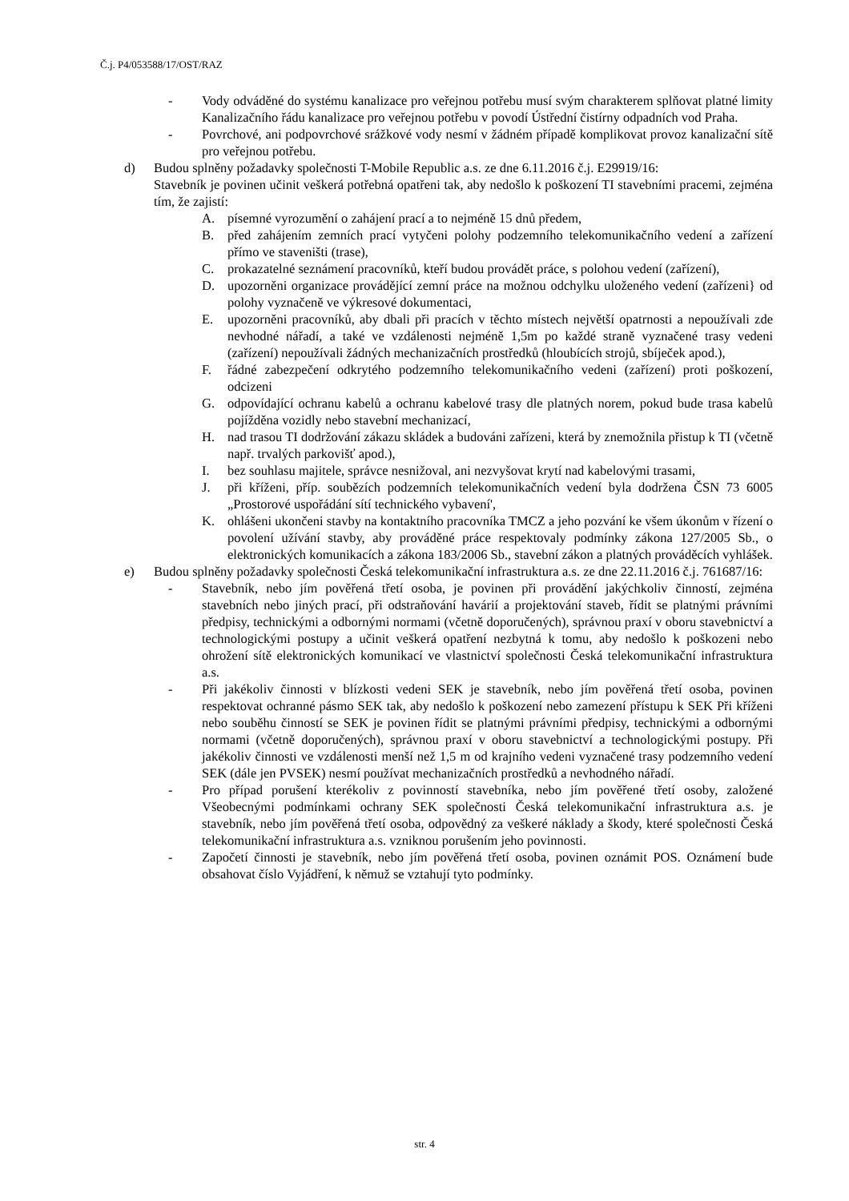Č.j. P4/053588/17/OST/RAZ
- Vody odváděné do systému kanalizace pro veřejnou potřebu musí svým charakterem splňovat platné limity Kanalizačního řádu kanalizace pro veřejnou potřebu v povodí Ústřední čistírny odpadních vod Praha.
- Povrchové, ani podpovrchové srážkové vody nesmí v žádném případě komplikovat provoz kanalizační sítě pro veřejnou potřebu.
d) Budou splněny požadavky společnosti T-Mobile Republic a.s. ze dne 6.11.2016 č.j. E29919/16:
Stavebník je povinen učinit veškerá potřebná opatřeni tak, aby nedošlo k poškození TI stavebními pracemi, zejména tím, že zajistí:
A. písemné vyrozumění o zahájení prací a to nejméně 15 dnů předem,
B. před zahájením zemních prací vytyčeni polohy podzemního telekomunikačního vedení a zařízení přímo ve staveništi (trase),
C. prokazatelné seznámení pracovníků, kteří budou provádět práce, s polohou vedení (zařízení),
D. upozorněni organizace provádějící zemní práce na možnou odchylku uloženého vedení (zařízeni} od polohy vyznačeně ve výkresové dokumentaci,
E. upozorněni pracovníků, aby dbali při pracích v těchto místech největší opatrnosti a nepoužívali zde nevhodné nářadí, a také ve vzdálenosti nejméně 1,5m po každé straně vyznačené trasy vedeni (zařízení) nepoužívali žádných mechanizačních prostředků (hloubících strojů, sbíječek apod.),
F. řádné zabezpečení odkrytého podzemního telekomunikačního vedeni (zařízení) proti poškození, odcizeni
G. odpovídající ochranu kabelů a ochranu kabelové trasy dle platných norem, pokud bude trasa kabelů pojížděna vozidly nebo stavební mechanizací,
H. nad trasou TI dodržování zákazu skládek a budováni zařízeni, která by znemožnila přistup k TI (včetně např. trvalých parkovišť apod.),
I. bez souhlasu majitele, správce nesnižoval, ani nezvyšovat krytí nad kabelovými trasami,
J. při kříženi, příp. soubězích podzemních telekomunikačních vedení byla dodržena ČSN 73 6005 „Prostorové uspořádání sítí technického vybavení',
K. ohlášeni ukončeni stavby na kontaktního pracovníka TMCZ a jeho pozvání ke všem úkonům v řízení o povolení užívání stavby, aby prováděné práce respektovaly podmínky zákona 127/2005 Sb., o elektronických komunikacích a zákona 183/2006 Sb., stavební zákon a platných prováděcích vyhlášek.
e) Budou splněny požadavky společnosti Česká telekomunikační infrastruktura a.s. ze dne 22.11.2016 č.j. 761687/16:
- Stavebník, nebo jím pověřená třetí osoba, je povinen při provádění jakýchkoliv činností, zejména stavebních nebo jiných prací, při odstraňování havárií a projektování staveb, řídit se platnými právními předpisy, technickými a odbornými normami (včetně doporučených), správnou praxí v oboru stavebnictví a technologickými postupy a učinit veškerá opatření nezbytná k tomu, aby nedošlo k poškozeni nebo ohrožení sítě elektronických komunikací ve vlastnictví společnosti Česká telekomunikační infrastruktura a.s.
- Při jakékoliv činnosti v blízkosti vedeni SEK je stavebník, nebo jím pověřená třetí osoba, povinen respektovat ochranné pásmo SEK tak, aby nedošlo k poškození nebo zamezení přístupu k SEK Při kříženi nebo souběhu činností se SEK je povinen řídit se platnými právními předpisy, technickými a odbornými normami (včetně doporučených), správnou praxí v oboru stavebnictví a technologickými postupy. Při jakékoliv činnosti ve vzdálenosti menší než 1,5 m od krajního vedeni vyznačené trasy podzemního vedení SEK (dále jen PVSEK) nesmí používat mechanizačních prostředků a nevhodného nářadí.
- Pro případ porušení kterékoliv z povinností stavebníka, nebo jím pověřené třetí osoby, založené Všeobecnými podmínkami ochrany SEK společnosti Česká telekomunikační infrastruktura a.s. je stavebník, nebo jím pověřená třetí osoba, odpovědný za veškeré náklady a škody, které společnosti Česká telekomunikační infrastruktura a.s. vzniknou porušením jeho povinnosti.
- Započetí činnosti je stavebník, nebo jím pověřená třetí osoba, povinen oznámit POS. Oznámení bude obsahovat číslo Vyjádření, k němuž se vztahují tyto podmínky.
str. 4